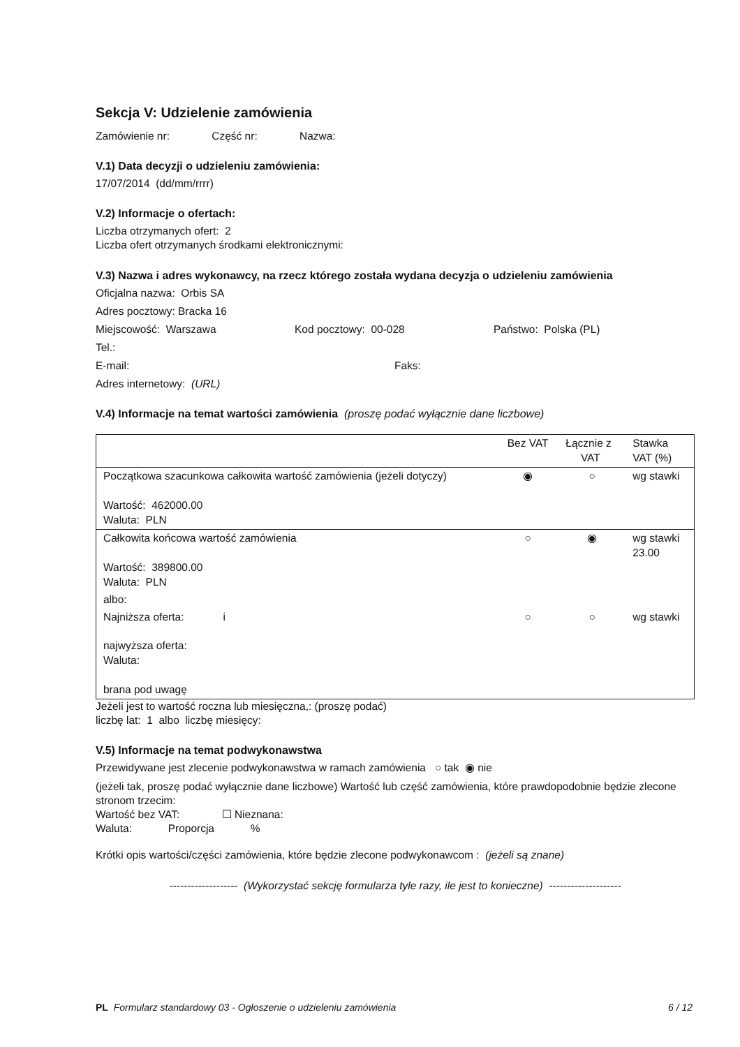Sekcja V: Udzielenie zamówienia
Zamówienie nr: Część nr: Nazwa:
V.1) Data decyzji o udzieleniu zamówienia:
17/07/2014 (dd/mm/rrrr)
V.2) Informacje o ofertach:
Liczba otrzymanych ofert: 2
Liczba ofert otrzymanych środkami elektronicznymi:
V.3) Nazwa i adres wykonawcy, na rzecz którego została wydana decyzja o udzieleniu zamówienia
Oficjalna nazwa: Orbis SA
Adres pocztowy: Bracka 16
Miejscowość: Warszawa Kod pocztowy: 00-028 Państwo: Polska (PL)
Tel.:
E-mail: Faks:
Adres internetowy: (URL)
V.4) Informacje na temat wartości zamówienia (proszę podać wyłącznie dane liczbowe)
| | Bez VAT | Łącznie z VAT | Stawka VAT (%) |
| Początkowa szacunkowa całkowita wartość zamówienia (jeżeli dotyczy) Wartość: 462000.00 Waluta: PLN | ◉ | ○ | wg stawki |
| Całkowita końcowa wartość zamówienia Wartość: 389800.00 Waluta: PLN | ○ | ◉ | wg stawki 23.00 |
| albo: | | | |
| Najniższa oferta: i najwyższa oferta: Waluta: brana pod uwagę | ○ | ○ | wg stawki |
Jeżeli jest to wartość roczna lub miesięczna,: (proszę podać)
liczbę lat: 1 albo liczbę miesięcy:
V.5) Informacje na temat podwykonawstwa
Przewidywane jest zlecenie podwykonawstwa w ramach zamówienia ○ tak ◉ nie
(jeżeli tak, proszę podać wyłącznie dane liczbowe) Wartość lub część zamówienia, które prawdopodobnie będzie zlecone stronom trzecim:
Wartość bez VAT: ☐ Nieznana:
Waluta: Proporcja %
Krótki opis wartości/części zamówienia, które będzie zlecone podwykonawcom : (jeżeli są znane)
------------------- (Wykorzystać sekcję formularza tyle razy, ile jest to konieczne) --------------------
PL Formularz standardowy 03 - Ogłoszenie o udzieleniu zamówienia 6 / 12